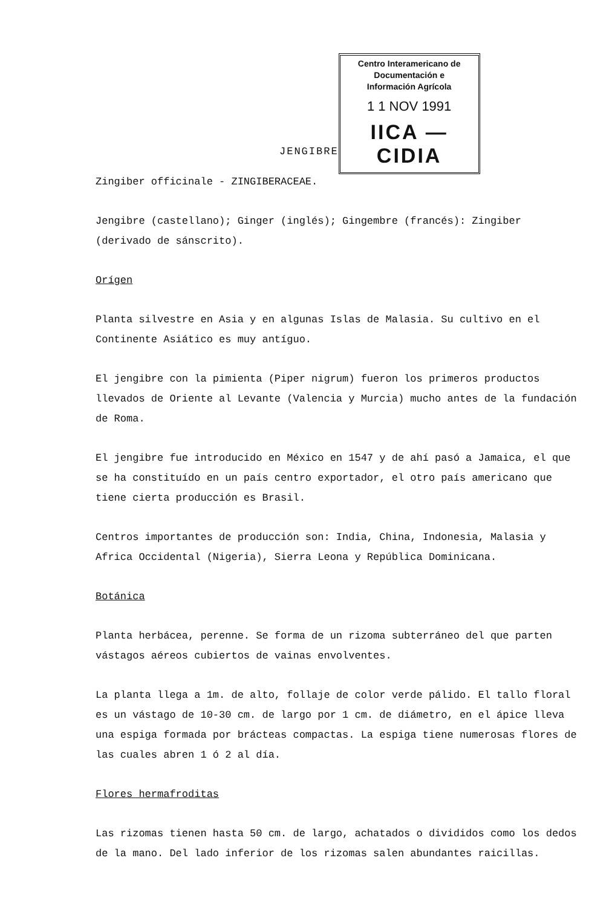JENGIBRE
Centro Interamericano de
Documentación e
Información Agrícola
1 1 NOV 1991
IICA — CIDIA
Zingiber officinale - ZINGIBERACEAE.
Jengibre (castellano); Ginger (inglés); Gingembre (francés): Zingiber (derivado de sánscrito).
Orígen
Planta silvestre en Asia y en algunas Islas de Malasia. Su cultivo en el Continente Asiático es muy antíguo.
El jengibre con la pimienta (Piper nigrum) fueron los primeros productos llevados de Oriente al Levante (Valencia y Murcia) mucho antes de la fundación de Roma.
El jengibre fue introducido en México en 1547 y de ahí pasó a Jamaica, el que se ha constituído en un país centro exportador, el otro país americano que tiene cierta producción es Brasil.
Centros importantes de producción son: India, China, Indonesia, Malasia y Africa Occidental (Nigeria), Sierra Leona y República Dominicana.
Botánica
Planta herbácea, perenne. Se forma de un rizoma subterráneo del que parten vástagos aéreos cubiertos de vainas envolventes.
La planta llega a 1m. de alto, follaje de color verde pálido. El tallo floral es un vástago de 10-30 cm. de largo por 1 cm. de diámetro, en el ápice lleva una espiga formada por brácteas compactas. La espiga tiene numerosas flores de las cuales abren 1 ó 2 al día.
Flores hermafroditas
Las rizomas tienen hasta 50 cm. de largo, achatados o divididos como los dedos de la mano. Del lado inferior de los rizomas salen abundantes raicillas.